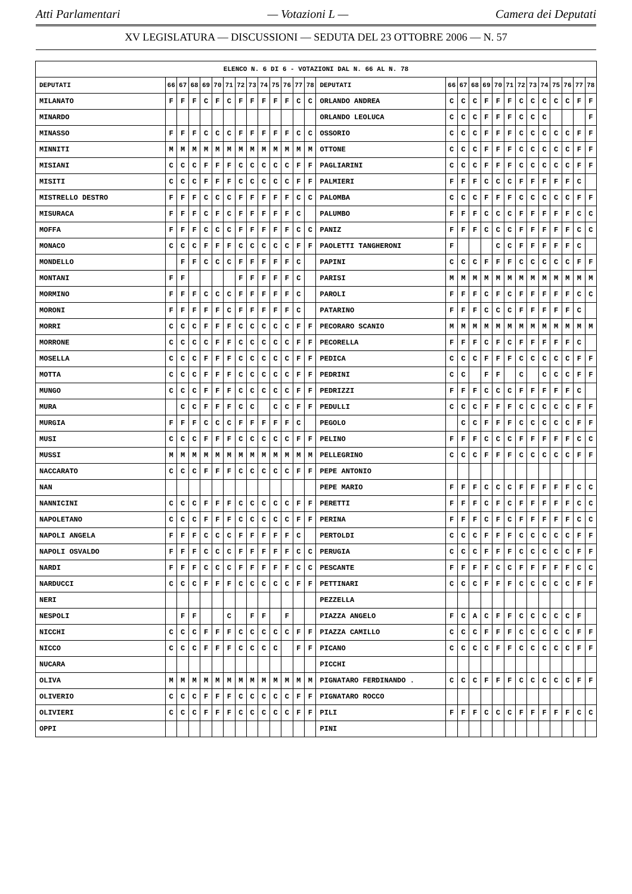Atti Parlamentari — Votazioni L — Camera dei Deputati
XV LEGISLATURA — DISCUSSIONI — SEDUTA DEL 23 OTTOBRE 2006 — N. 57
| ELENCO N. 6 DI 6 - VOTAZIONI DAL N. 66 AL N. 78 | | | | | | | | | | | | | | | | | | | | | | | | | | | |
| --- | --- | --- | --- | --- | --- | --- | --- | --- | --- | --- | --- | --- | --- | --- | --- | --- | --- | --- | --- | --- | --- | --- | --- | --- | --- | --- | --- |
| DEPUTATI | 66 | 67 | 68 | 69 | 70 | 71 | 72 | 73 | 74 | 75 | 76 | 77 | 78 | DEPUTATI | 66 | 67 | 68 | 69 | 70 | 71 | 72 | 73 | 74 | 75 | 76 | 77 | 78 |
| MILANATO | F | F | F | C | F | C | F | F | F | F | F | C | C | ORLANDO ANDREA | C | C | C | F | F | F | C | C | C | C | C | F | F |
| MINARDO | | | | | | | | | | | | | | ORLANDO LEOLUCA | C | C | C | F | F | F | C | C | C | | | | F |
| MINASSO | F | F | F | C | C | C | F | F | F | F | F | C | C | OSSORIO | C | C | C | F | F | F | C | C | C | C | C | F | F |
| MINNITI | M | M | M | M | M | M | M | M | M | M | M | M | M | OTTONE | C | C | C | F | F | F | C | C | C | C | C | F | F |
| MISIANI | C | C | C | F | F | F | C | C | C | C | C | F | F | PAGLIARINI | C | C | C | F | F | F | C | C | C | C | C | F | F |
| MISITI | C | C | C | F | F | F | C | C | C | C | C | F | F | PALMIERI | F | F | F | C | C | C | F | F | F | F | F | C | |
| MISTRELLO DESTRO | F | F | F | C | C | C | F | F | F | F | F | C | C | PALOMBA | C | C | C | F | F | F | C | C | C | C | C | F | F |
| MISURACA | F | F | F | C | F | C | F | F | F | F | F | C | | PALUMBO | F | F | F | C | C | C | F | F | F | F | F | C | C |
| MOFFA | F | F | F | C | C | C | F | F | F | F | F | C | C | PANIZ | F | F | F | C | C | C | F | F | F | F | F | C | C |
| MONACO | C | C | C | F | F | F | C | C | C | C | C | F | F | PAOLETTI TANGHERONI | F | | | | C | C | F | F | F | F | F | C | |
| MONDELLO | | F | F | C | C | C | F | F | F | F | F | C | | PAPINI | C | C | C | F | F | F | C | C | C | C | C | F | F |
| MONTANI | F | F | | | | | F | F | F | F | F | C | | PARISI | M | M | M | M | M | M | M | M | M | M | M | M | M |
| MORMINO | F | F | F | C | C | C | F | F | F | F | F | C | | PAROLI | F | F | F | C | F | C | F | F | F | F | F | C | C |
| MORONI | F | F | F | F | F | C | F | F | F | F | F | C | | PATARINO | F | F | F | C | C | C | F | F | F | F | F | C | |
| MORRI | C | C | C | F | F | F | C | C | C | C | C | F | F | PECORARO SCANIO | M | M | M | M | M | M | M | M | M | M | M | M | M |
| MORRONE | C | C | C | C | F | F | C | C | C | C | C | F | F | PECORELLA | F | F | F | C | F | C | F | F | F | F | F | C | |
| MOSELLA | C | C | C | F | F | F | C | C | C | C | C | F | F | PEDICA | C | C | C | F | F | F | C | C | C | C | C | F | F |
| MOTTA | C | C | C | F | F | F | C | C | C | C | C | F | F | PEDRINI | C | C | | F | F | | C | | C | C | C | F | F |
| MUNGO | C | C | C | F | F | F | C | C | C | C | C | F | F | PEDRIZZI | F | F | F | C | C | C | F | F | F | F | F | C | |
| MURA | | C | C | F | F | F | C | C | | C | C | F | F | PEDULLI | C | C | C | F | F | F | C | C | C | C | C | F | F |
| MURGIA | F | F | F | C | C | C | F | F | F | F | F | C | | PEGOLO | | C | C | F | F | F | C | C | C | C | C | F | F |
| MUSI | C | C | C | F | F | F | C | C | C | C | C | F | F | PELINO | F | F | F | C | C | C | F | F | F | F | F | C | C |
| MUSSI | M | M | M | M | M | M | M | M | M | M | M | M | M | PELLEGRINO | C | C | C | F | F | F | C | C | C | C | C | F | F |
| NACCARATO | C | C | C | F | F | F | C | C | C | C | C | F | F | PEPE ANTONIO | | | | | | | | | | | | | |
| NAN | | | | | | | | | | | | | | PEPE MARIO | F | F | F | C | C | C | F | F | F | F | F | C | C |
| NANNICINI | C | C | C | F | F | F | C | C | C | C | C | F | F | PERETTI | F | F | F | C | F | C | F | F | F | F | F | C | C |
| NAPOLETANO | C | C | C | F | F | F | C | C | C | C | C | F | F | PERINA | F | F | F | C | F | C | F | F | F | F | F | C | C |
| NAPOLI ANGELA | F | F | F | C | C | C | F | F | F | F | F | C | | PERTOLDI | C | C | C | F | F | F | C | C | C | C | C | F | F |
| NAPOLI OSVALDO | F | F | F | C | C | C | F | F | F | F | F | C | C | PERUGIA | C | C | C | F | F | F | C | C | C | C | C | F | F |
| NARDI | F | F | F | C | C | C | F | F | F | F | F | C | C | PESCANTE | F | F | F | F | C | C | F | F | F | F | F | C | C |
| NARDUCCI | C | C | C | F | F | F | C | C | C | C | C | F | F | PETTINARI | C | C | C | F | F | F | C | C | C | C | C | F | F |
| NERI | | | | | | | | | | | | | | PEZZELLA | | | | | | | | | | | | | |
| NESPOLI | | F | F | | | C | | F | F | | F | | | PIAZZA ANGELO | F | C | A | C | F | F | C | C | C | C | C | F | |
| NICCHI | C | C | C | F | F | F | C | C | C | C | C | F | F | PIAZZA CAMILLO | C | C | C | F | F | F | C | C | C | C | C | F | F |
| NICCO | C | C | C | F | F | F | C | C | C | C | | F | F | PICANO | C | C | C | C | F | F | C | C | C | C | C | F | F |
| NUCARA | | | | | | | | | | | | | | PICCHI | | | | | | | | | | | | | |
| OLIVA | M | M | M | M | M | M | M | M | M | M | M | M | M | PIGNATARO FERDINANDO . | C | C | C | F | F | F | C | C | C | C | C | F | F |
| OLIVERIO | C | C | C | F | F | F | C | C | C | C | C | F | F | PIGNATARO ROCCO | | | | | | | | | | | | | |
| OLIVIERI | C | C | C | F | F | F | C | C | C | C | C | F | F | PILI | F | F | F | C | C | C | F | F | F | F | F | C | C |
| OPPI | | | | | | | | | | | | | | PINI | | | | | | | | | | | | | |